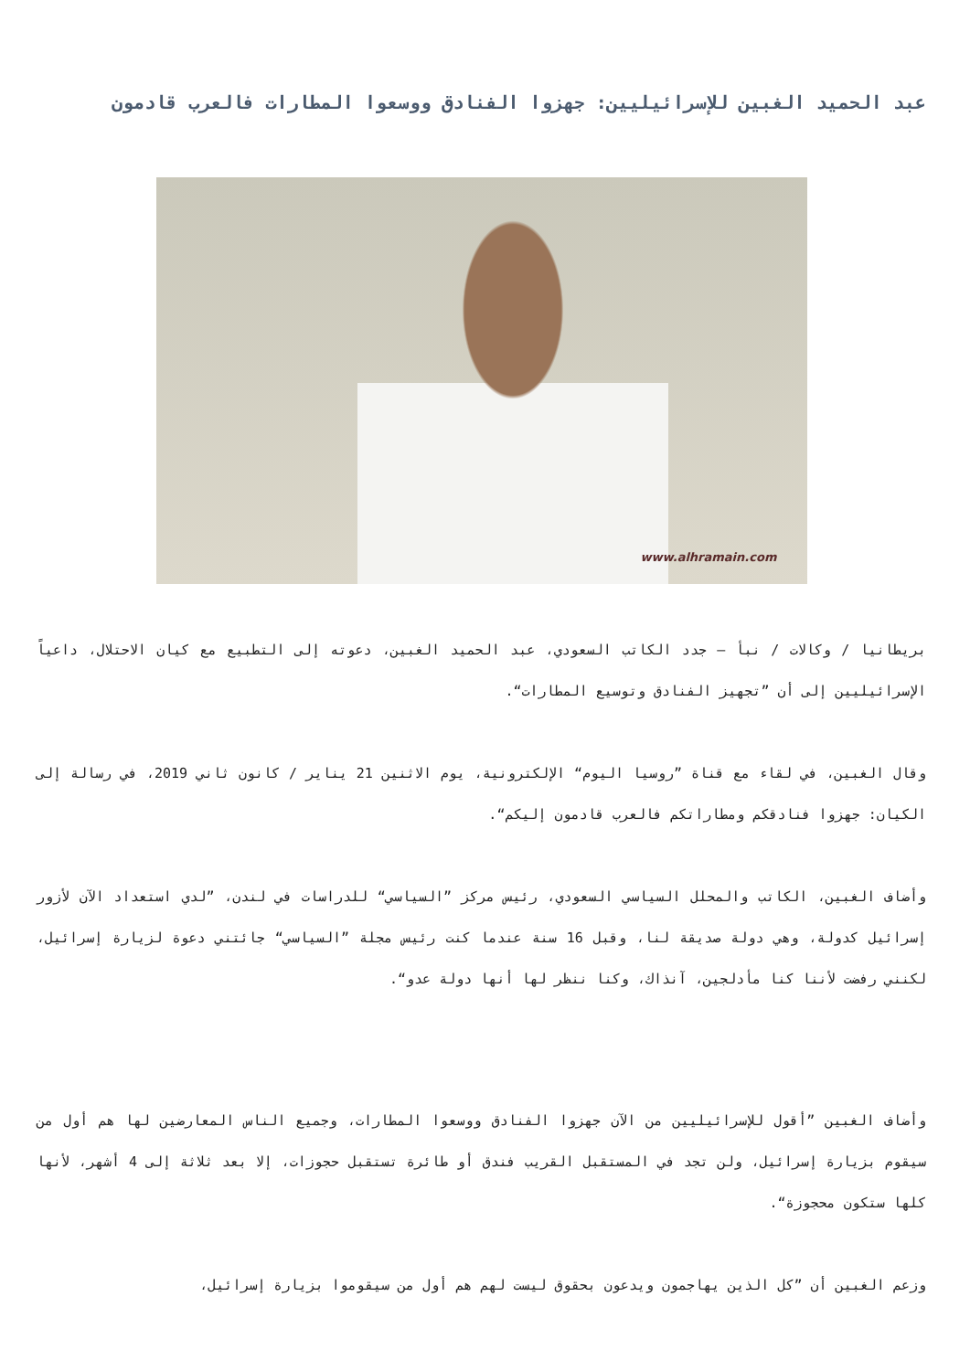عبد الحميد الغبين للإسرائيليين: جهزوا الفنادق ووسعوا المطارات فالعرب قادمون
www.alhramain.com
بريطانيا / وكالات / نبأ – جدد الكاتب السعودي، عبد الحميد الغبين، دعوته إلى التطبيع مع كيان الاحتلال، داعياً الإسرائيليين إلى أن ”تجهيز الفنادق وتوسيع المطارات“.
وقال الغبين، في لقاء مع قناة ”روسيا اليوم“ الإلكترونية، يوم الاثنين 21 يناير / كانون ثاني 2019، في رسالة إلى الكيان: جهزوا فنادقكم ومطاراتكم فالعرب قادمون إليكم“.
وأضاف الغبين، الكاتب والمحلل السياسي السعودي، رئيس مركز ”السياسي“ للدراسات في لندن، ”لدي استعداد الآن لأزور إسرائيل كدولة، وهي دولة صديقة لنا، وقبل 16 سنة عندما كنت رئيس مجلة ”السياسي“ جائتني دعوة لزيارة إسرائيل، لكنني رفضت لأننا كنا مأدلجين، آنذاك، وكنا ننظر لها أنها دولة عدو“.
وأضاف الغبين ”أقول للإسرائيليين من الآن جهزوا الفنادق ووسعوا المطارات، وجميع الناس المعارضين لها هم أول من سيقوم بزيارة إسرائيل، ولن تجد في المستقبل القريب فندق أو طائرة تستقبل حجوزات، إلا بعد ثلاثة إلى 4 أشهر، لأنها كلها ستكون محجوزة“.
وزعم الغبين أن ”كل الذين يهاجمون ويدعون بحقوق ليست لهم هم أول من سيقوموا بزيارة إسرائيل،